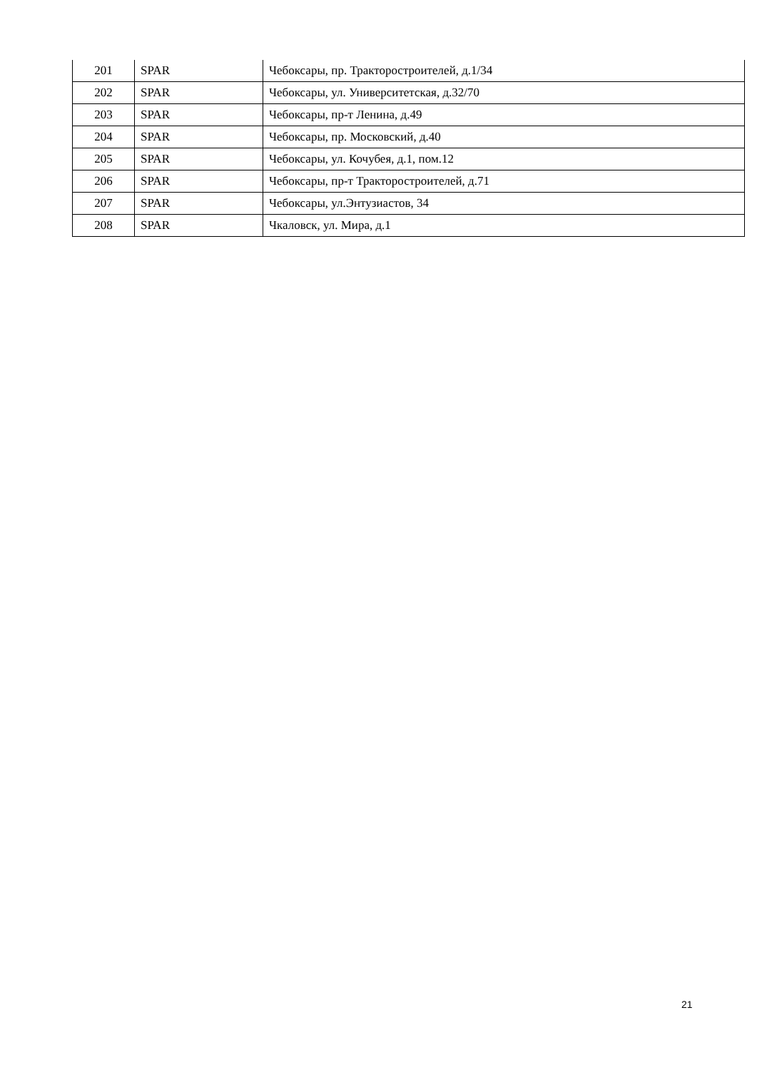| 201 | SPAR | Чебоксары, пр. Тракторостроителей, д.1/34 |
| 202 | SPAR | Чебоксары, ул. Университетская, д.32/70 |
| 203 | SPAR | Чебоксары, пр-т Ленина, д.49 |
| 204 | SPAR | Чебоксары, пр. Московский, д.40 |
| 205 | SPAR | Чебоксары, ул. Кочубея, д.1, пом.12 |
| 206 | SPAR | Чебоксары, пр-т Тракторостроителей, д.71 |
| 207 | SPAR | Чебоксары, ул.Энтузиастов, 34 |
| 208 | SPAR | Чкаловск, ул. Мира, д.1 |
21